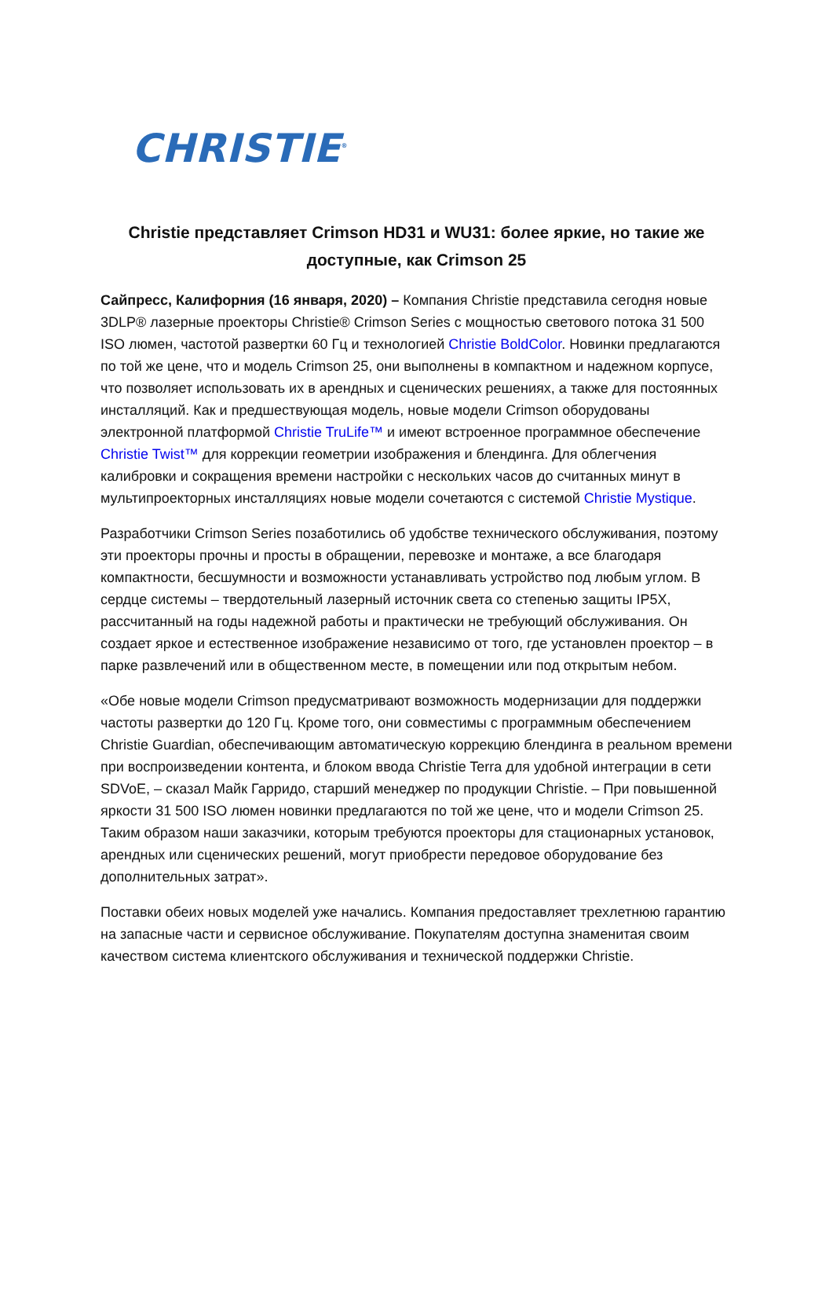CHRISTIE<sup>®</sup>
Christie представляет Crimson HD31 и WU31: более яркие, но такие же доступные, как Crimson 25
Сайпресс, Калифорния (16 января, 2020) – Компания Christie представила сегодня новые 3DLP® лазерные проекторы Christie® Crimson Series с мощностью светового потока 31 500 ISO люмен, частотой развертки 60 Гц и технологией Christie BoldColor. Новинки предлагаются по той же цене, что и модель Crimson 25, они выполнены в компактном и надежном корпусе, что позволяет использовать их в арендных и сценических решениях, а также для постоянных инсталляций. Как и предшествующая модель, новые модели Crimson оборудованы электронной платформой Christie TruLife™ и имеют встроенное программное обеспечение Christie Twist™ для коррекции геометрии изображения и блендинга. Для облегчения калибровки и сокращения времени настройки с нескольких часов до считанных минут в мультипроекторных инсталляциях новые модели сочетаются с системой Christie Mystique.
Разработчики Crimson Series позаботились об удобстве технического обслуживания, поэтому эти проекторы прочны и просты в обращении, перевозке и монтаже, а все благодаря компактности, бесшумности и возможности устанавливать устройство под любым углом. В сердце системы – твердотельный лазерный источник света со степенью защиты IP5X, рассчитанный на годы надежной работы и практически не требующий обслуживания. Он создает яркое и естественное изображение независимо от того, где установлен проектор – в парке развлечений или в общественном месте, в помещении или под открытым небом.
«Обе новые модели Crimson предусматривают возможность модернизации для поддержки частоты развертки до 120 Гц. Кроме того, они совместимы с программным обеспечением Christie Guardian, обеспечивающим автоматическую коррекцию блендинга в реальном времени при воспроизведении контента, и блоком ввода Christie Terra для удобной интеграции в сети SDVoE, – сказал Майк Гарридо, старший менеджер по продукции Christie. – При повышенной яркости 31 500 ISO люмен новинки предлагаются по той же цене, что и модели Crimson 25. Таким образом наши заказчики, которым требуются проекторы для стационарных установок, арендных или сценических решений, могут приобрести передовое оборудование без дополнительных затрат».
Поставки обеих новых моделей уже начались. Компания предоставляет трехлетнюю гарантию на запасные части и сервисное обслуживание. Покупателям доступна знаменитая своим качеством система клиентского обслуживания и технической поддержки Christie.